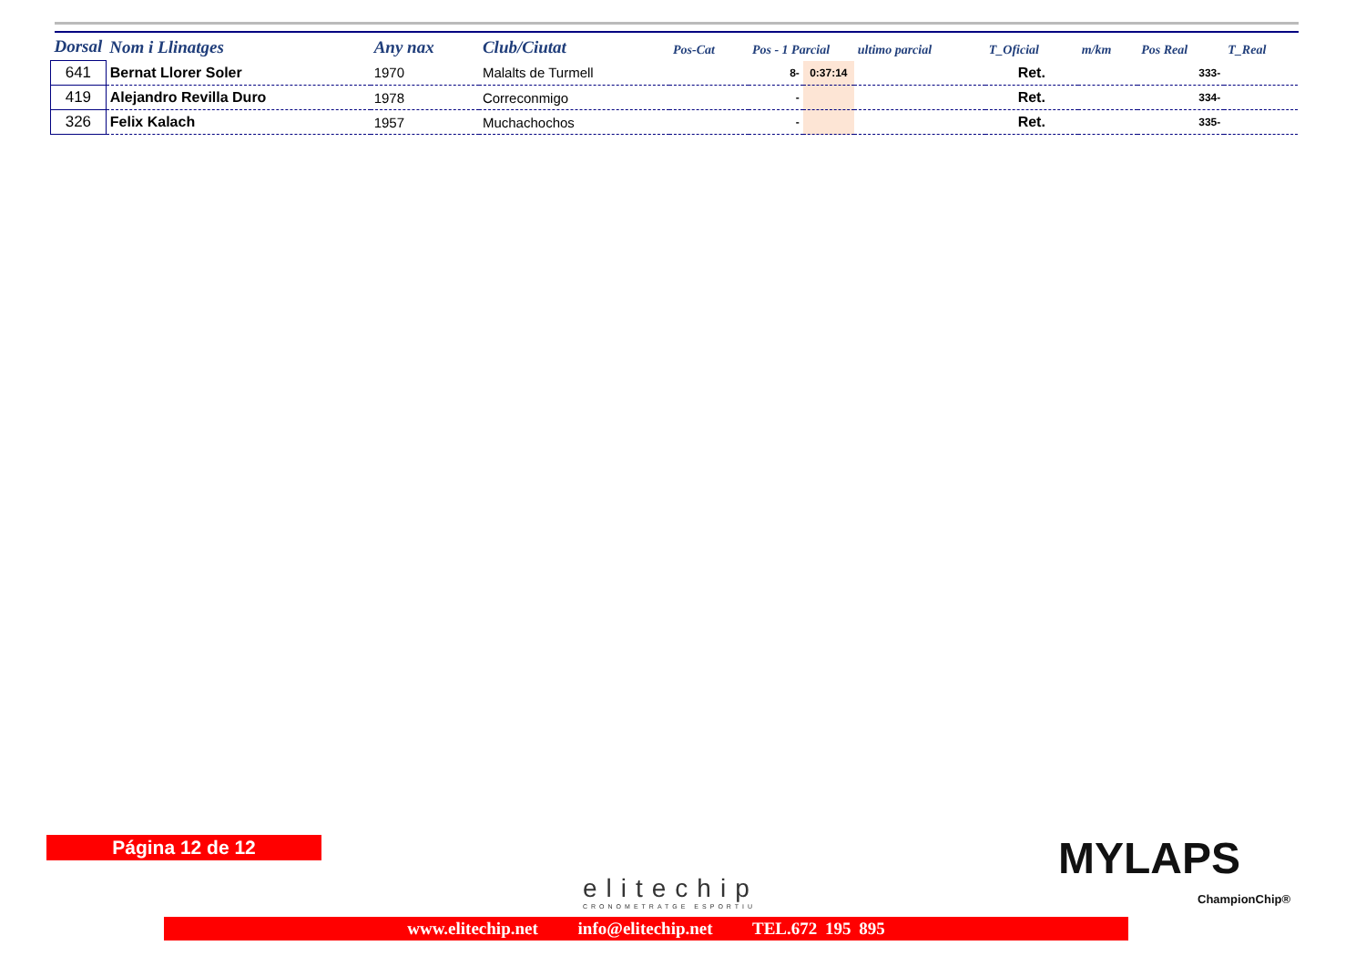| Dorsal | Nom i Llinatges | Any nax | Club/Ciutat | Pos-Cat | Pos - 1 Parcial | | ultimo parcial | T_Oficial | m/km | Pos Real | T_Real |
| --- | --- | --- | --- | --- | --- | --- | --- | --- | --- | --- | --- |
| 641 | Bernat Llorer Soler | 1970 | Malalts de Turmell | | 8- | 0:37:14 | | Ret. | | 333- | |
| 419 | Alejandro Revilla Duro | 1978 | Correconmigo | | - | | | Ret. | | 334- | |
| 326 | Felix Kalach | 1957 | Muchachochos | | - | | | Ret. | | 335- | |
Página 12 de 12
elitechip
CRONOMETRATGE ESPORTIU
MYLAPS
ChampionChip®
www.elitechip.net info@elitechip.net TEL.672 195 895